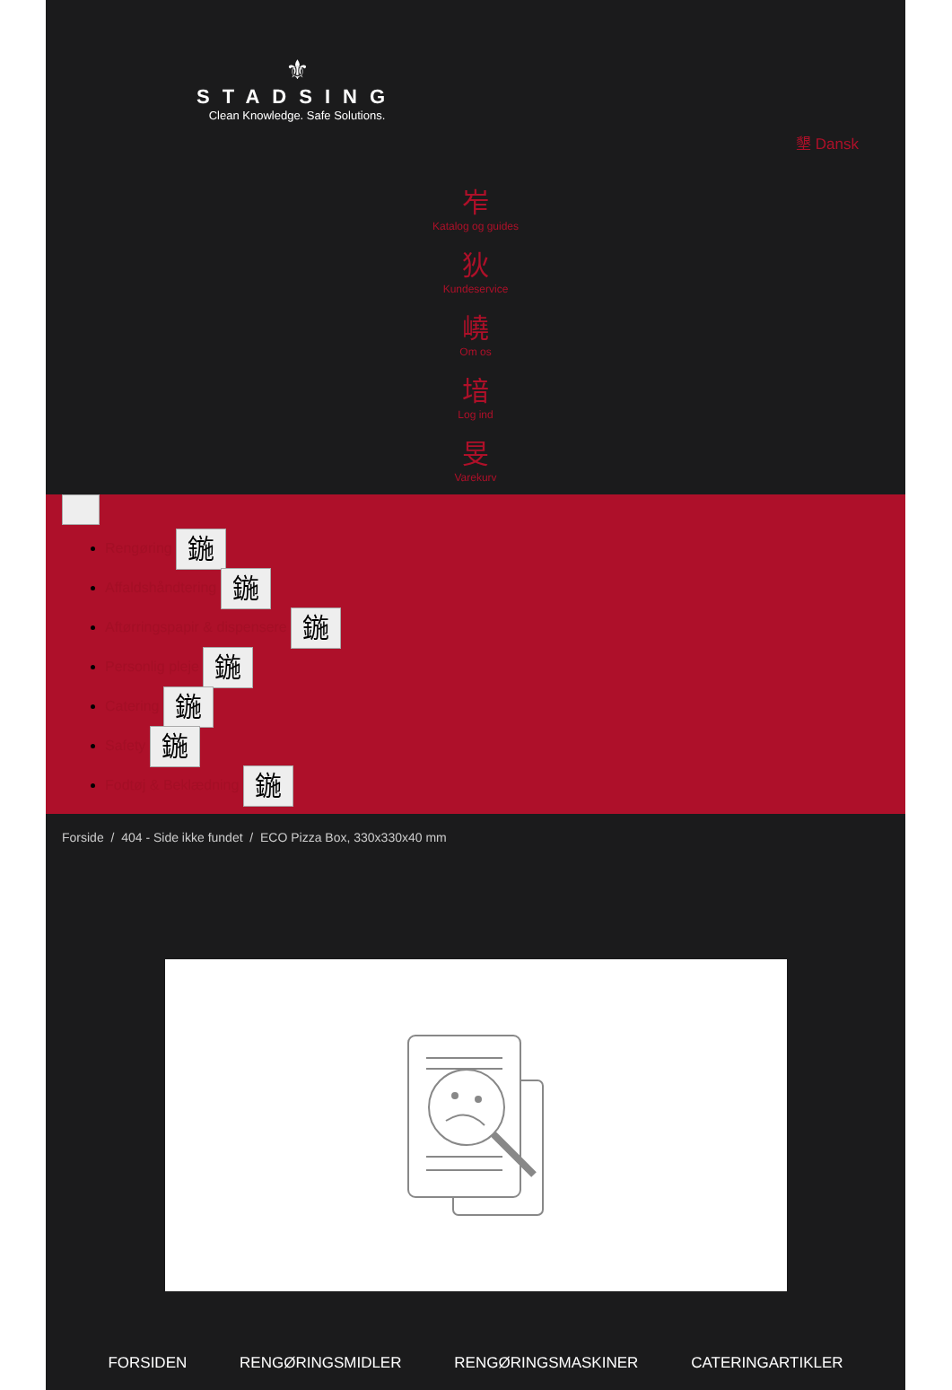⚜
STADSING
Clean Knowledge. Safe Solutions.
墾 Dansk
岝
Katalog og guides
狄
Kundeservice
嶢
Om os
堷
Log ind
旻
Varekurv
Rengøring 鍦
Affaldshåndtering 鍦
Aftørringspapir & dispensere 鍦
Personlig pleje 鍦
Catering 鍦
Safety 鍦
Fodtøj & Beklædning 鍦
Forside / 404 - Side ikke fundet / ECO Pizza Box, 330x330x40 mm
FORSIDEN RENGØRINGSMIDLER RENGØRINGSMASKINER CATERINGARTIKLER